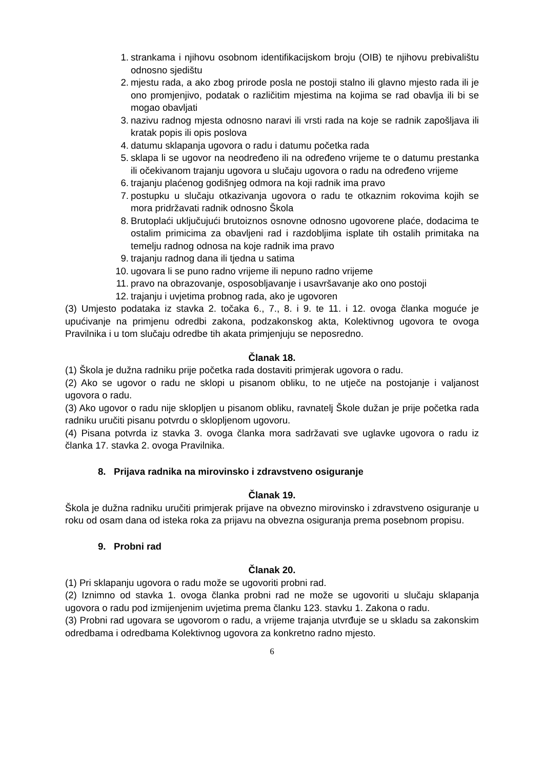1. strankama i njihovu osobnom identifikacijskom broju (OIB) te njihovu prebivalištu odnosno sjedištu
2. mjestu rada, a ako zbog prirode posla ne postoji stalno ili glavno mjesto rada ili je ono promjenjivo, podatak o različitim mjestima na kojima se rad obavlja ili bi se mogao obavljati
3. nazivu radnog mjesta odnosno naravi ili vrsti rada na koje se radnik zapošljava ili kratak popis ili opis poslova
4. datumu sklapanja ugovora o radu i datumu početka rada
5. sklapa li se ugovor na neodređeno ili na određeno vrijeme te o datumu prestanka ili očekivanom trajanju ugovora u slučaju ugovora o radu na određeno vrijeme
6. trajanju plaćenog godišnjeg odmora na koji radnik ima pravo
7. postupku u slučaju otkazivanja ugovora o radu te otkaznim rokovima kojih se mora pridržavati radnik odnosno Škola
8. Brutoplaći uključujući brutoiznos osnovne odnosno ugovorene plaće, dodacima te ostalim primicima za obavljeni rad i razdobljima isplate tih ostalih primitaka na temelju radnog odnosa na koje radnik ima pravo
9. trajanju radnog dana ili tjedna u satima
10. ugovara li se puno radno vrijeme ili nepuno radno vrijeme
11. pravo na obrazovanje, osposobljavanje i usavršavanje ako ono postoji
12. trajanju i uvjetima probnog rada, ako je ugovoren
(3) Umjesto podataka iz stavka 2. točaka 6., 7., 8. i 9. te 11. i 12. ovoga članka moguće je upućivanje na primjenu odredbi zakona, podzakonskog akta, Kolektivnog ugovora te ovoga Pravilnika i u tom slučaju odredbe tih akata primjenjuju se neposredno.
Članak 18.
(1) Škola je dužna radniku prije početka rada dostaviti primjerak ugovora o radu.
(2) Ako se ugovor o radu ne sklopi u pisanom obliku, to ne utječe na postojanje i valjanost ugovora o radu.
(3) Ako ugovor o radu nije sklopljen u pisanom obliku, ravnatelj Škole dužan je prije početka rada radniku uručiti pisanu potvrdu o sklopljenom ugovoru.
(4) Pisana potvrda iz stavka 3. ovoga članka mora sadržavati sve uglavke ugovora o radu iz članka 17. stavka 2. ovoga Pravilnika.
8. Prijava radnika na mirovinsko i zdravstveno osiguranje
Članak 19.
Škola je dužna radniku uručiti primjerak prijave na obvezno mirovinsko i zdravstveno osiguranje u roku od osam dana od isteka roka za prijavu na obvezna osiguranja prema posebnom propisu.
9. Probni rad
Članak 20.
(1) Pri sklapanju ugovora o radu može se ugovoriti probni rad.
(2) Iznimno od stavka 1. ovoga članka probni rad ne može se ugovoriti u slučaju sklapanja ugovora o radu pod izmijenjenim uvjetima prema članku 123. stavku 1. Zakona o radu.
(3) Probni rad ugovara se ugovorom o radu, a vrijeme trajanja utvrđuje se u skladu sa zakonskim odredbama i odredbama Kolektivnog ugovora za konkretno radno mjesto.
6